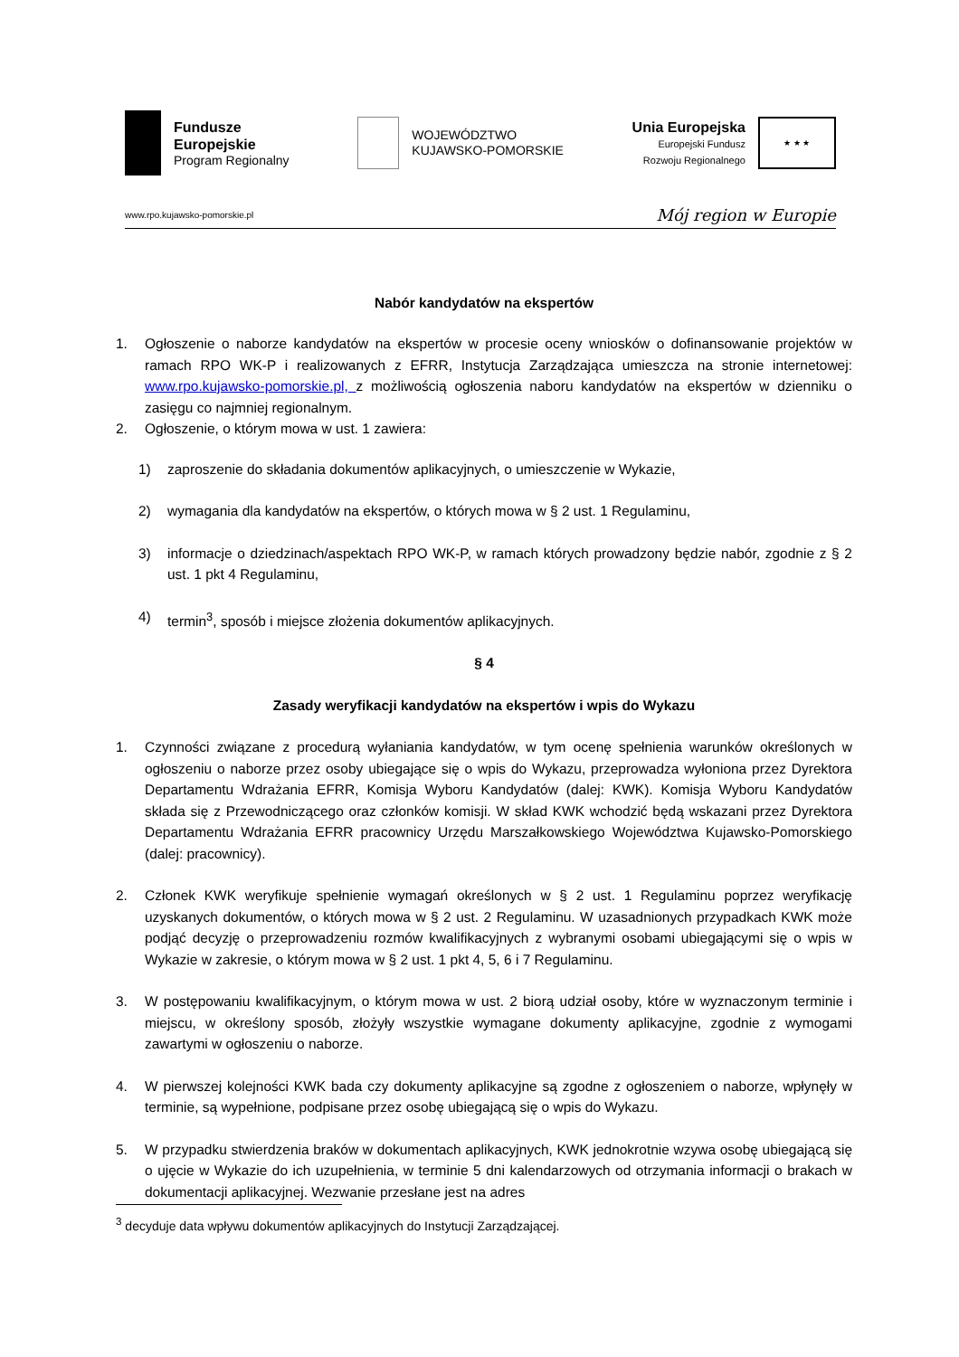Fundusze
Europejskie
Program Regionalny
WOJEWÓDZTWO
KUJAWSKO-POMORSKIE
Unia Europejska
Europejski Fundusz
Rozwoju Regionalnego
★ ★ ★
www.rpo.kujawsko-pomorskie.pl Mój region w Europie
Nabór kandydatów na ekspertów
1. Ogłoszenie o naborze kandydatów na ekspertów w procesie oceny wniosków o dofinansowanie projektów w ramach RPO WK-P i realizowanych z EFRR, Instytucja Zarządzająca umieszcza na stronie internetowej: www.rpo.kujawsko-pomorskie.pl, z możliwością ogłoszenia naboru kandydatów na ekspertów w dzienniku o zasięgu co najmniej regionalnym.
2. Ogłoszenie, o którym mowa w ust. 1 zawiera:
1) zaproszenie do składania dokumentów aplikacyjnych, o umieszczenie w Wykazie,
2) wymagania dla kandydatów na ekspertów, o których mowa w § 2 ust. 1 Regulaminu,
3) informacje o dziedzinach/aspektach RPO WK-P, w ramach których prowadzony będzie nabór, zgodnie z § 2 ust. 1 pkt 4 Regulaminu,
4) termin<sup>3</sup>, sposób i miejsce złożenia dokumentów aplikacyjnych.
§ 4
Zasady weryfikacji kandydatów na ekspertów i wpis do Wykazu
1. Czynności związane z procedurą wyłaniania kandydatów, w tym ocenę spełnienia warunków określonych w ogłoszeniu o naborze przez osoby ubiegające się o wpis do Wykazu, przeprowadza wyłoniona przez Dyrektora Departamentu Wdrażania EFRR, Komisja Wyboru Kandydatów (dalej: KWK). Komisja Wyboru Kandydatów składa się z Przewodniczącego oraz członków komisji. W skład KWK wchodzić będą wskazani przez Dyrektora Departamentu Wdrażania EFRR pracownicy Urzędu Marszałkowskiego Województwa Kujawsko-Pomorskiego (dalej: pracownicy).
2. Członek KWK weryfikuje spełnienie wymagań określonych w § 2 ust. 1 Regulaminu poprzez weryfikację uzyskanych dokumentów, o których mowa w § 2 ust. 2 Regulaminu. W uzasadnionych przypadkach KWK może podjąć decyzję o przeprowadzeniu rozmów kwalifikacyjnych z wybranymi osobami ubiegającymi się o wpis w Wykazie w zakresie, o którym mowa w § 2 ust. 1 pkt 4, 5, 6 i 7 Regulaminu.
3. W postępowaniu kwalifikacyjnym, o którym mowa w ust. 2 biorą udział osoby, które w wyznaczonym terminie i miejscu, w określony sposób, złożyły wszystkie wymagane dokumenty aplikacyjne, zgodnie z wymogami zawartymi w ogłoszeniu o naborze.
4. W pierwszej kolejności KWK bada czy dokumenty aplikacyjne są zgodne z ogłoszeniem o naborze, wpłynęły w terminie, są wypełnione, podpisane przez osobę ubiegającą się o wpis do Wykazu.
5. W przypadku stwierdzenia braków w dokumentach aplikacyjnych, KWK jednokrotnie wzywa osobę ubiegającą się o ujęcie w Wykazie do ich uzupełnienia, w terminie 5 dni kalendarzowych od otrzymania informacji o brakach w dokumentacji aplikacyjnej. Wezwanie przesłane jest na adres
<sup>3</sup> decyduje data wpływu dokumentów aplikacyjnych do Instytucji Zarządzającej.